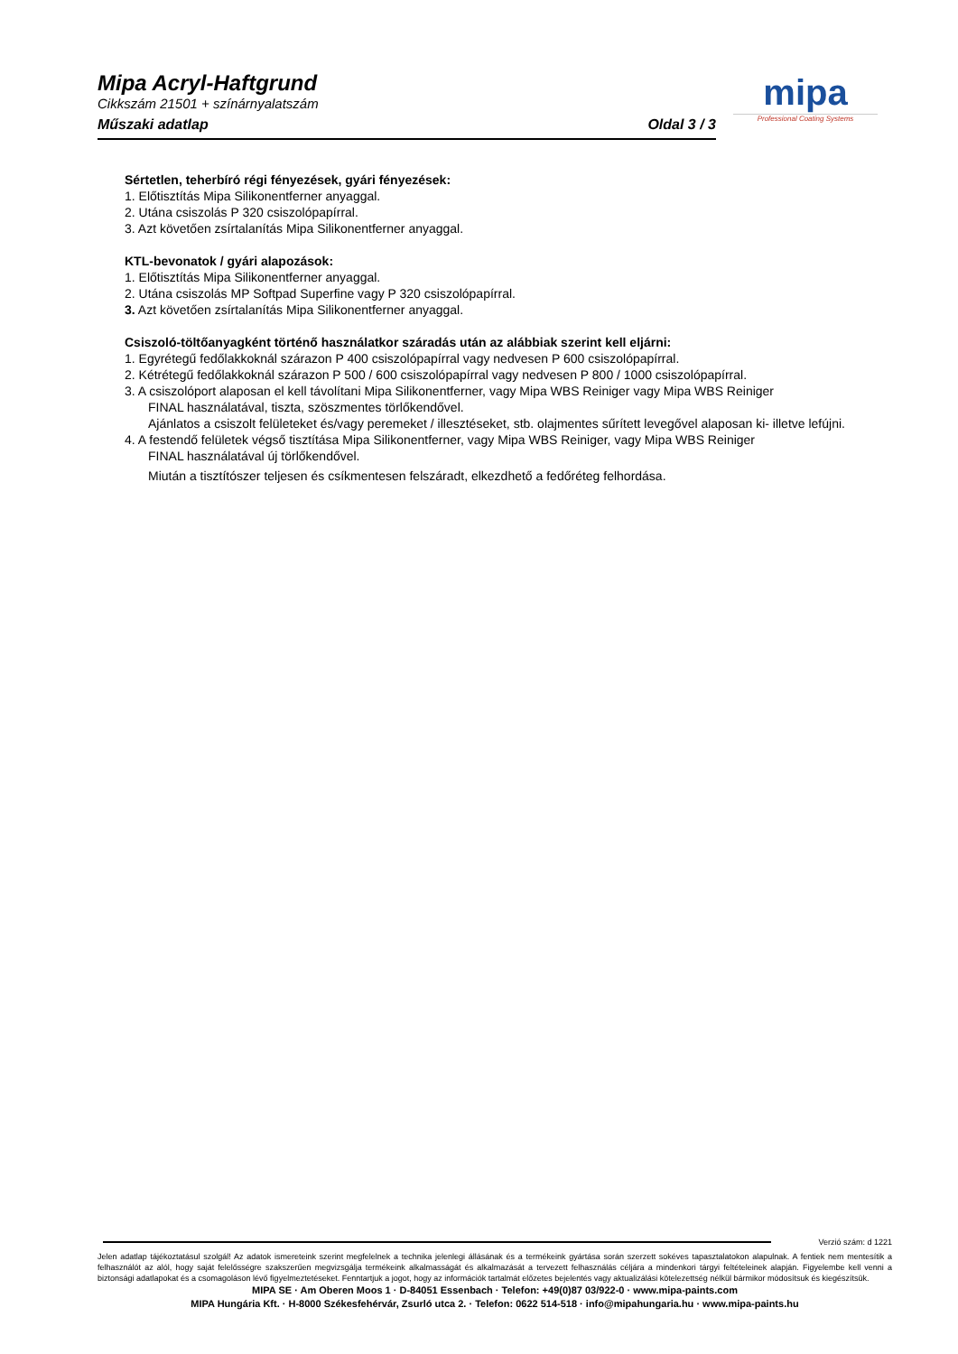Mipa Acryl-Haftgrund
Cikkszám 21501 + színárnyalatszám
Műszaki adatlap Oldal 3 / 3
mipa
Professional Coating Systems
Sértetlen, teherbíró régi fényezések, gyári fényezések:
1. Előtisztítás Mipa Silikonentferner anyaggal.
2. Utána csiszolás P 320 csiszolópapírral.
3. Azt követően zsírtalanítás Mipa Silikonentferner anyaggal.
KTL-bevonatok / gyári alapozások:
1. Előtisztítás Mipa Silikonentferner anyaggal.
2. Utána csiszolás MP Softpad Superfine vagy P 320 csiszolópapírral.
3. Azt követően zsírtalanítás Mipa Silikonentferner anyaggal.
Csiszoló-töltőanyagként történő használatkor száradás után az alábbiak szerint kell eljárni:
1. Egyrétegű fedőlakkoknál szárazon P 400 csiszolópapírral vagy nedvesen P 600 csiszolópapírral.
2. Kétrétegű fedőlakkoknál szárazon P 500 / 600 csiszolópapírral vagy nedvesen P 800 / 1000 csiszolópapírral.
3. A csiszolóport alaposan el kell távolítani Mipa Silikonentferner, vagy Mipa WBS Reiniger vagy Mipa WBS Reiniger
FINAL használatával, tiszta, szöszmentes törlőkendővel.
Ajánlatos a csiszolt felületeket és/vagy peremeket / illesztéseket, stb. olajmentes sűrített levegővel alaposan ki- illetve lefújni.
4. A festendő felületek végső tisztítása Mipa Silikonentferner, vagy Mipa WBS Reiniger, vagy Mipa WBS Reiniger
FINAL használatával új törlőkendővel.
Miután a tisztítószer teljesen és csíkmentesen felszáradt, elkezdhető a fedőréteg felhordása.
Verzió szám: d 1221
Jelen adatlap tájékoztatásul szolgál! Az adatok ismereteink szerint megfelelnek a technika jelenlegi állásának és a termékeink gyártása során szerzett sokéves tapasztalatokon alapulnak. A fentiek nem mentesítik a felhasználót az alól, hogy saját felelősségre szakszerűen megvizsgálja termékeink alkalmasságát és alkalmazását a tervezett felhasználás céljára a mindenkori tárgyi feltételeinek alapján. Figyelembe kell venni a biztonsági adatlapokat és a csomagoláson lévő figyelmeztetéseket. Fenntartjuk a jogot, hogy az információk tartalmát előzetes bejelentés vagy aktualizálási kötelezettség nélkül bármikor módosítsuk és kiegészítsük.
MIPA SE · Am Oberen Moos 1 · D-84051 Essenbach · Telefon: +49(0)87 03/922-0 · www.mipa-paints.com
MIPA Hungária Kft. · H-8000 Székesfehérvár, Zsurló utca 2. · Telefon: 0622 514-518 · info@mipahungaria.hu · www.mipa-paints.hu